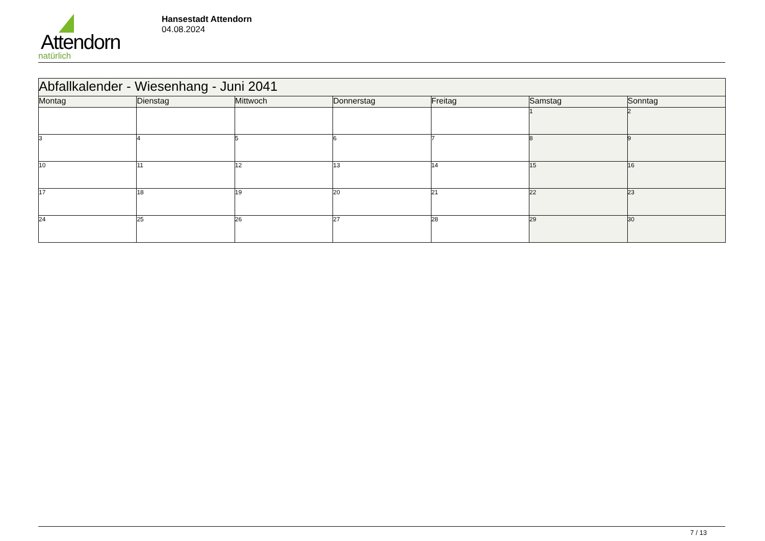Attendorn
natürlich
Hansestadt Attendorn
04.08.2024
| Abfallkalender - Wiesenhang - Juni 2041 | | | | | | |
| Montag | Dienstag | Mittwoch | Donnerstag | Freitag | Samstag | Sonntag |
| | | | | | 1 | 2 |
| 3 | 4 | 5 | 6 | 7 | 8 | 9 |
| 10 | 11 | 12 | 13 | 14 | 15 | 16 |
| 17 | 18 | 19 | 20 | 21 | 22 | 23 |
| 24 | 25 | 26 | 27 | 28 | 29 | 30 |
7 / 13